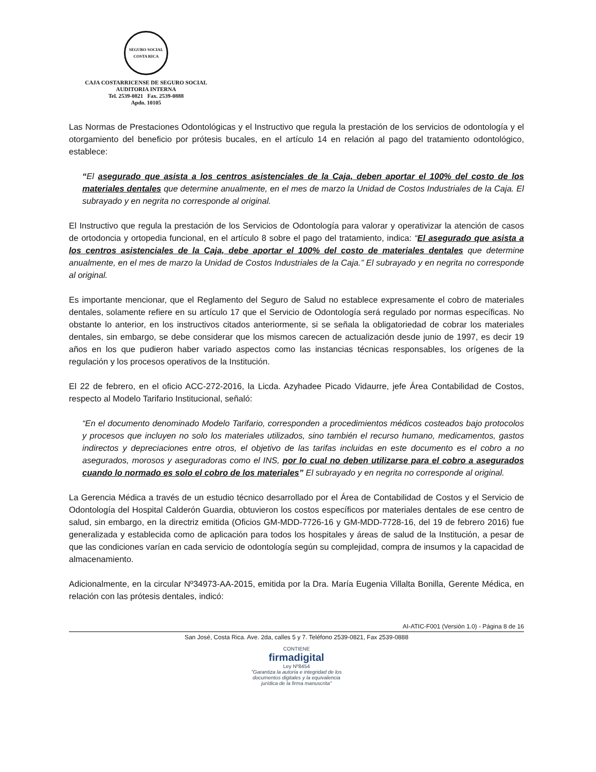SEGURO SOCIAL
COSTA RICA
CAJA COSTARRICENSE DE SEGURO SOCIAL
AUDITORIA INTERNA
Tel. 2539-0821 Fax. 2539-0888
Apdo. 10105
Las Normas de Prestaciones Odontológicas y el Instructivo que regula la prestación de los servicios de odontología y el otorgamiento del beneficio por prótesis bucales, en el artículo 14 en relación al pago del tratamiento odontológico, establece:
“El asegurado que asista a los centros asistenciales de la Caja, deben aportar el 100% del costo de los materiales dentales que determine anualmente, en el mes de marzo la Unidad de Costos Industriales de la Caja. El subrayado y en negrita no corresponde al original.
El Instructivo que regula la prestación de los Servicios de Odontología para valorar y operativizar la atención de casos de ortodoncia y ortopedia funcional, en el artículo 8 sobre el pago del tratamiento, indica: “El asegurado que asista a los centros asistenciales de la Caja, debe aportar el 100% del costo de materiales dentales que determine anualmente, en el mes de marzo la Unidad de Costos Industriales de la Caja.” El subrayado y en negrita no corresponde al original.
Es importante mencionar, que el Reglamento del Seguro de Salud no establece expresamente el cobro de materiales dentales, solamente refiere en su artículo 17 que el Servicio de Odontología será regulado por normas específicas. No obstante lo anterior, en los instructivos citados anteriormente, si se señala la obligatoriedad de cobrar los materiales dentales, sin embargo, se debe considerar que los mismos carecen de actualización desde junio de 1997, es decir 19 años en los que pudieron haber variado aspectos como las instancias técnicas responsables, los orígenes de la regulación y los procesos operativos de la Institución.
El 22 de febrero, en el oficio ACC-272-2016, la Licda. Azyhadee Picado Vidaurre, jefe Área Contabilidad de Costos, respecto al Modelo Tarifario Institucional, señaló:
“En el documento denominado Modelo Tarifario, corresponden a procedimientos médicos costeados bajo protocolos y procesos que incluyen no solo los materiales utilizados, sino también el recurso humano, medicamentos, gastos indirectos y depreciaciones entre otros, el objetivo de las tarifas incluidas en este documento es el cobro a no asegurados, morosos y aseguradoras como el INS, por lo cual no deben utilizarse para el cobro a asegurados cuando lo normado es solo el cobro de los materiales” El subrayado y en negrita no corresponde al original.
La Gerencia Médica a través de un estudio técnico desarrollado por el Área de Contabilidad de Costos y el Servicio de Odontología del Hospital Calderón Guardia, obtuvieron los costos específicos por materiales dentales de ese centro de salud, sin embargo, en la directriz emitida (Oficios GM-MDD-7726-16 y GM-MDD-7728-16, del 19 de febrero 2016) fue generalizada y establecida como de aplicación para todos los hospitales y áreas de salud de la Institución, a pesar de que las condiciones varían en cada servicio de odontología según su complejidad, compra de insumos y la capacidad de almacenamiento.
Adicionalmente, en la circular Nº34973-AA-2015, emitida por la Dra. María Eugenia Villalta Bonilla, Gerente Médica, en relación con las prótesis dentales, indicó:
AI-ATIC-F001 (Versión 1.0) - Página 8 de 16
San José, Costa Rica. Ave. 2da, calles 5 y 7. Teléfono 2539-0821, Fax 2539-0888
CONTIENE
firmadigital
Ley Nº8454
"Garantiza la autoría e integridad de los
documentos digitales y la equivalencia
jurídica de la firma manuscrita"